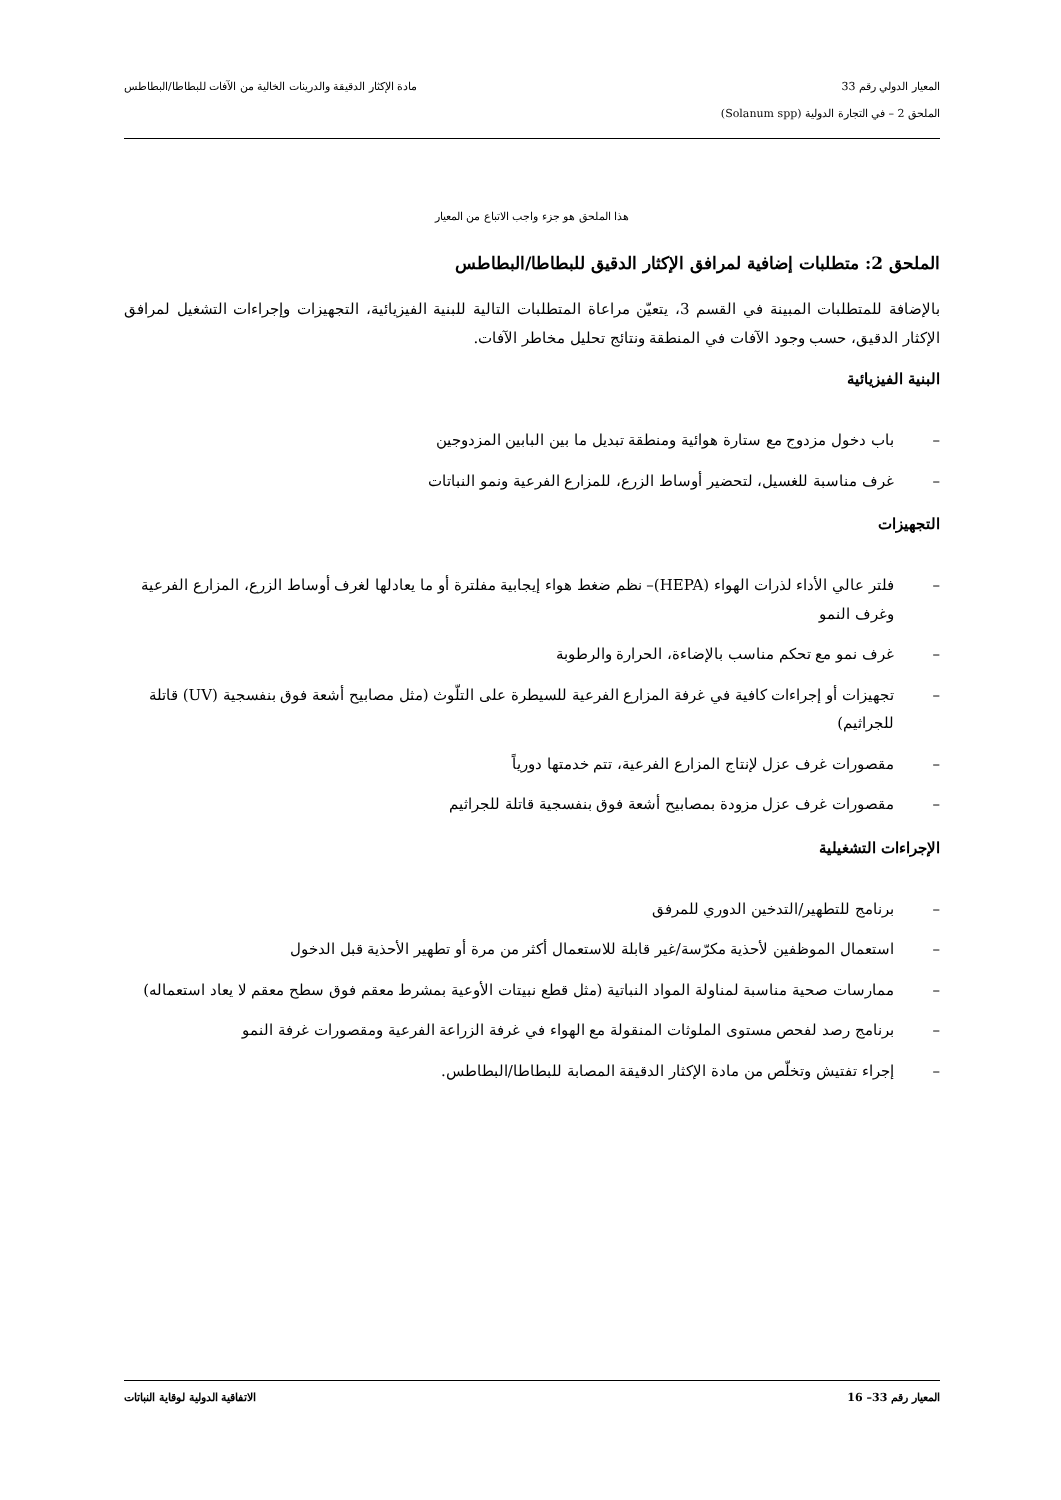المعيار الدولي رقم 33 مادة الإكثار الدقيقة والدرينات الخالية من الآفات للبطاطا/البطاطس
الملحق 2 – في التجارة الدولية (Solanum spp)
هذا الملحق هو جزء واجب الاتباع من المعيار
الملحق 2: متطلبات إضافية لمرافق الإكثار الدقيق للبطاطا/البطاطس
بالإضافة للمتطلبات المبينة في القسم 3، يتعيّن مراعاة المتطلبات التالية للبنية الفيزيائية، التجهيزات وإجراءات التشغيل لمرافق الإكثار الدقيق، حسب وجود الآفات في المنطقة ونتائج تحليل مخاطر الآفات.
البنية الفيزيائية
– باب دخول مزدوج مع ستارة هوائية ومنطقة تبديل ما بين البابين المزدوجين
– غرف مناسبة للغسيل، لتحضير أوساط الزرع، للمزارع الفرعية ونمو النباتات
التجهيزات
– فلتر عالي الأداء لذرات الهواء (HEPA)– نظم ضغط هواء إيجابية مفلترة أو ما يعادلها لغرف أوساط الزرع، المزارع الفرعية وغرف النمو
– غرف نمو مع تحكم مناسب بالإضاءة، الحرارة والرطوبة
– تجهيزات أو إجراءات كافية في غرفة المزارع الفرعية للسيطرة على التلّوث (مثل مصابيح أشعة فوق بنفسجية (UV) قاتلة للجراثيم)
– مقصورات غرف عزل لإنتاج المزارع الفرعية، تتم خدمتها دورياً
– مقصورات غرف عزل مزودة بمصابيح أشعة فوق بنفسجية قاتلة للجراثيم
الإجراءات التشغيلية
– برنامج للتطهير/التدخين الدوري للمرفق
– استعمال الموظفين لأحذية مكرّسة/غير قابلة للاستعمال أكثر من مرة أو تطهير الأحذية قبل الدخول
– ممارسات صحية مناسبة لمناولة المواد النباتية (مثل قطع نبيتات الأوعية بمشرط معقم فوق سطح معقم لا يعاد استعماله)
– برنامج رصد لفحص مستوى الملوثات المنقولة مع الهواء في غرفة الزراعة الفرعية ومقصورات غرفة النمو
– إجراء تفتيش وتخلّص من مادة الإكثار الدقيقة المصابة للبطاطا/البطاطس.
المعيار رقم 33– 16 الاتفاقية الدولية لوقاية النباتات